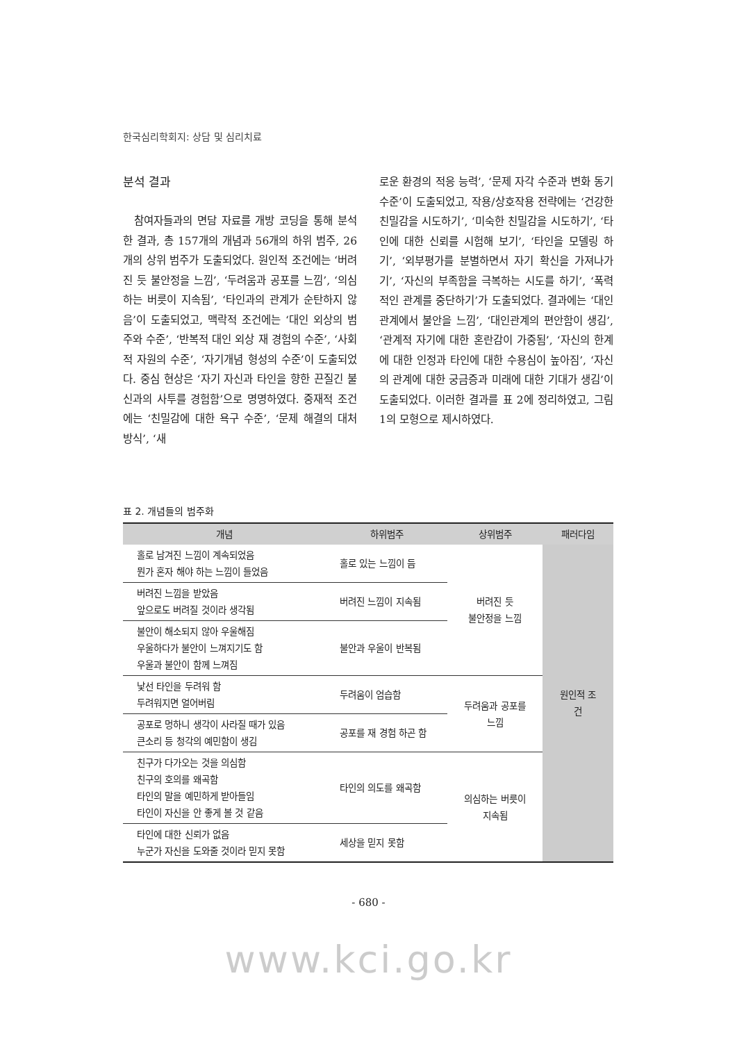한국심리학회지: 상담 및 심리치료
분석 결과
참여자들과의 면담 자료를 개방 코딩을 통해 분석한 결과, 총 157개의 개념과 56개의 하위 범주, 26개의 상위 범주가 도출되었다. 원인적 조건에는 ‘버려진 듯 불안정을 느낌’, ‘두려움과 공포를 느낌’, ‘의심하는 버릇이 지속됨’, ‘타인과의 관계가 순탄하지 않음’이 도출되었고, 맥락적 조건에는 ‘대인 외상의 범주와 수준’, ‘반복적 대인 외상 재 경험의 수준’, ‘사회적 자원의 수준’, ‘자기개념 형성의 수준’이 도출되었다. 중심 현상은 ‘자기 자신과 타인을 향한 끈질긴 불신과의 사투를 경험함’으로 명명하였다. 중재적 조건에는 ‘친밀감에 대한 욕구 수준’, ‘문제 해결의 대처 방식’, ‘새
로운 환경의 적응 능력’, ‘문제 자각 수준과 변화 동기 수준’이 도출되었고, 작용/상호작용 전략에는 ‘건강한 친밀감을 시도하기’, ‘미숙한 친밀감을 시도하기’, ‘타인에 대한 신뢰를 시험해 보기’, ‘타인을 모델링 하기’, ‘외부평가를 분별하면서 자기 확신을 가져나가기’, ‘자신의 부족함을 극복하는 시도를 하기’, ‘폭력적인 관계를 중단하기’가 도출되었다. 결과에는 ‘대인관계에서 불안을 느낌’, ‘대인관계의 편안함이 생김’, ‘관계적 자기에 대한 혼란감이 가중됨’, ‘자신의 한계에 대한 인정과 타인에 대한 수용심이 높아짐’, ‘자신의 관계에 대한 궁금증과 미래에 대한 기대가 생김’이 도출되었다. 이러한 결과를 표 2에 정리하였고, 그림 1의 모형으로 제시하였다.
표 2. 개념들의 범주화
| 개념 | 하위범주 | 상위범주 | 패러다임 |
| --- | --- | --- | --- |
| 홀로 남겨진 느낌이 계속되었음 뭔가 혼자 해야 하는 느낌이 들었음 | 홀로 있는 느낌이 듬 | 버려진 듯 불안정을 느낌 | 원인적 조건 |
| 버려진 느낌을 받았음 앞으로도 버려질 것이라 생각됨 | 버려진 느낌이 지속됨 | | |
| 불안이 해소되지 않아 우울해짐 우울하다가 불안이 느껴지기도 함 우울과 불안이 함께 느껴짐 | 불안과 우울이 반복됨 | | |
| 낯선 타인을 두려워 함 두려워지면 얼어버림 | 두려움이 엄습함 | 두려움과 공포를 느낌 | |
| 공포로 멍하니 생각이 사라질 때가 있음 큰소리 등 청각의 예민함이 생김 | 공포를 재 경험 하곤 함 | | |
| 친구가 다가오는 것을 의심함 친구의 호의를 왜곡함 타인의 말을 예민하게 받아들임 타인이 자신을 안 좋게 볼 것 같음 | 타인의 의도를 왜곡함 | 의심하는 버릇이 지속됨 | |
| 타인에 대한 신뢰가 없음 누군가 자신을 도와줄 것이라 믿지 못함 | 세상을 믿지 못함 | | |
- 680 -
www.kci.go.kr